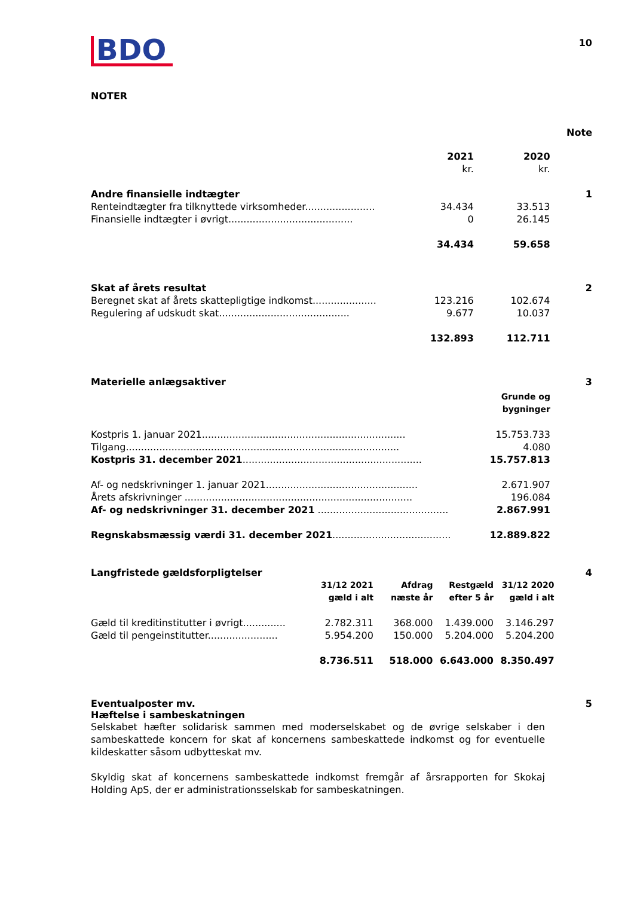BDO
10
NOTER
Note
| | 2021 kr. | 2020 kr. | |
| Andre finansielle indtægter | | | 1 |
| Renteindtægter fra tilknyttede virksomheder....................... | 34.434 | 33.513 | |
| Finansielle indtægter i øvrigt......................................... | 0 | 26.145 | |
| | 34.434 | 59.658 | |
| Skat af årets resultat | | | 2 |
| Beregnet skat af årets skattepligtige indkomst..................... | 123.216 | 102.674 | |
| Regulering af udskudt skat........................................... | 9.677 | 10.037 | |
| | 132.893 | 112.711 | |
| Materielle anlægsaktiver | | | 3 |
| | Grunde og bygninger | |
| Kostpris 1. januar 2021................................................................... | 15.753.733 | |
| Tilgang.......................................................................................... | 4.080 | |
| Kostpris 31. december 2021 ........................................................... | 15.757.813 | |
| Af- og nedskrivninger 1. januar 2021.................................................. | 2.671.907 | |
| Årets afskrivninger ........................................................................... | 196.084 | |
| Af- og nedskrivninger 31. december 2021 ........................................... | 2.867.991 | |
| Regnskabsmæssig værdi 31. december 2021 ....................................... | 12.889.822 | |
| Langfristede gældsforpligtelser | | | | | 4 |
| | 31/12 2021 gæld i alt | Afdrag næste år | Restgæld efter 5 år | 31/12 2020 gæld i alt | |
| Gæld til kreditinstitutter i øvrigt.............. | 2.782.311 | 368.000 | 1.439.000 | 3.146.297 | |
| Gæld til pengeinstitutter....................... | 5.954.200 | 150.000 | 5.204.000 | 5.204.200 | |
| | 8.736.511 | 518.000 | 6.643.000 | 8.350.497 | |
Eventualposter mv. 5
Hæftelse i sambeskatningen
Selskabet hæfter solidarisk sammen med moderselskabet og de øvrige selskaber i den sambeskattede koncern for skat af koncernens sambeskattede indkomst og for eventuelle kildeskatter såsom udbytteskat mv.
Skyldig skat af koncernens sambeskattede indkomst fremgår af årsrapporten for Skokaj Holding ApS, der er administrationsselskab for sambeskatningen.